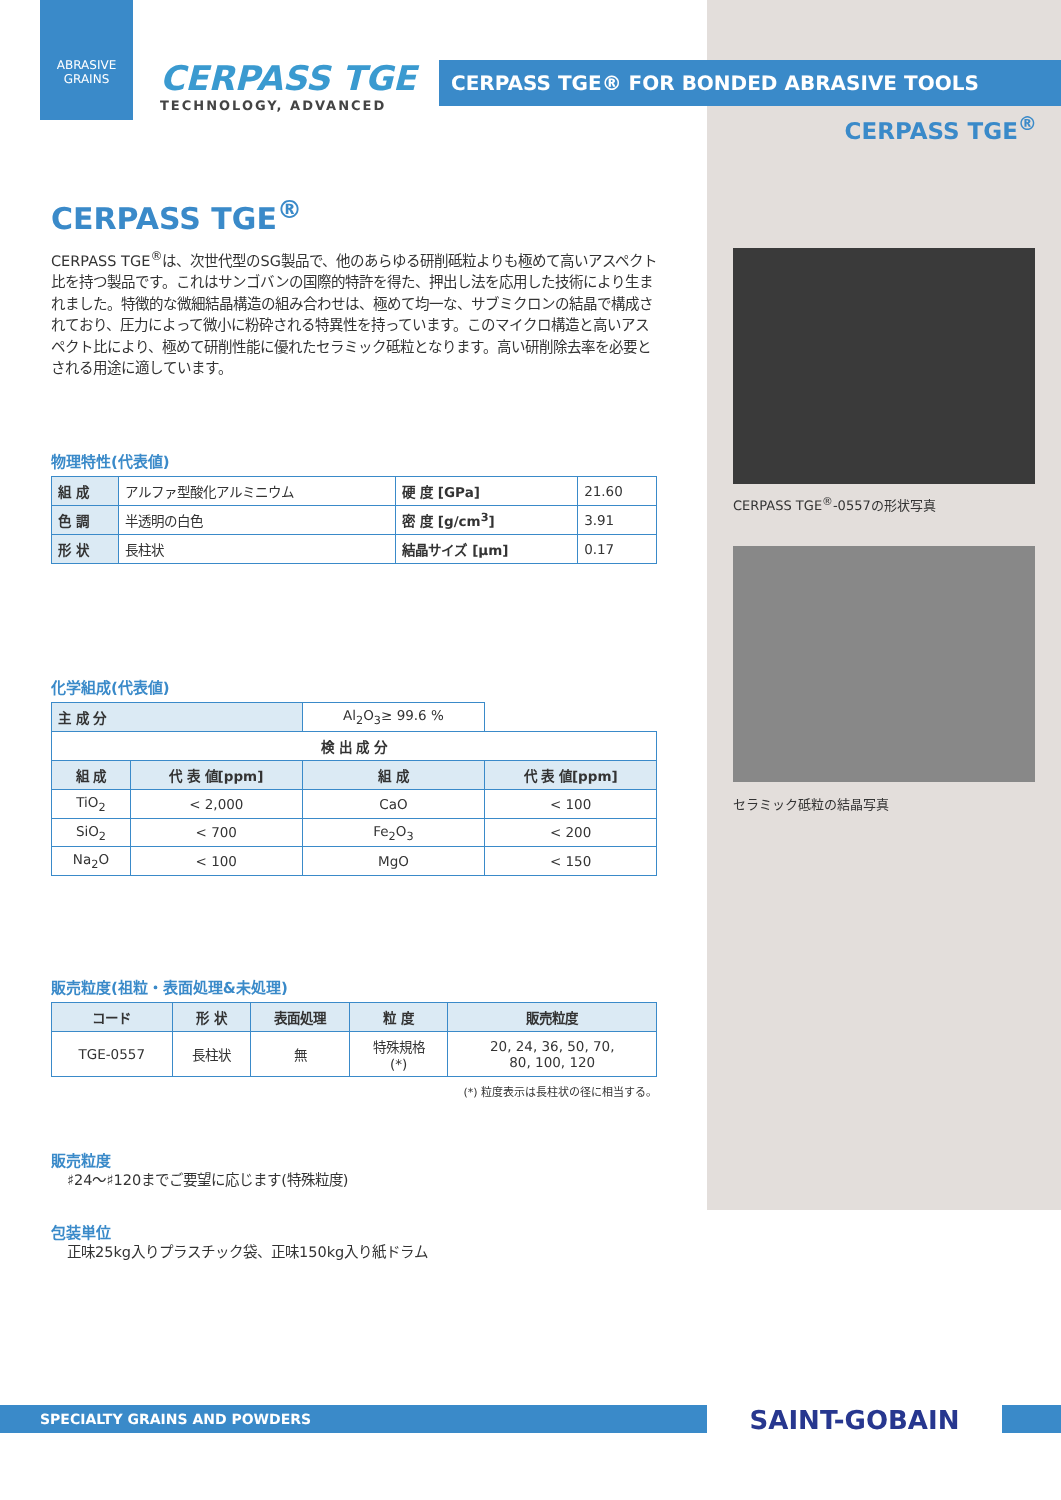ABRASIVE
GRAINS
CERPASS TGE
TECHNOLOGY, ADVANCED
CERPASS TGE® FOR BONDED ABRASIVE TOOLS
CERPASS TGE<sup>®</sup>
CERPASS TGE<sup>®</sup>
CERPASS TGE<sup>®</sup>は、次世代型のSG製品で、他のあらゆる研削砥粒よりも極めて高いアスペクト比を持つ製品です。これはサンゴバンの国際的特許を得た、押出し法を応用した技術により生まれました。特徴的な微細結晶構造の組み合わせは、極めて均一な、サブミクロンの結晶で構成されており、圧力によって微小に粉砕される特異性を持っています。このマイクロ構造と高いアスペクト比により、極めて研削性能に優れたセラミック砥粒となります。高い研削除去率を必要とされる用途に適しています。
物理特性(代表値)
| 組 成 | アルファ型酸化アルミニウム | 硬 度 [GPa] | 21.60 |
| 色 調 | 半透明の白色 | 密 度 [g/cm<sup>3</sup>] | 3.91 |
| 形 状 | 長柱状 | 結晶サイズ [μm] | 0.17 |
化学組成(代表値)
| 主 成 分 | | Al<sub>2</sub>O<sub>3</sub>≥ 99.6 % | |
| 検 出 成 分 | | | |
| 組 成 | 代 表 値[ppm] | 組 成 | 代 表 値[ppm] |
| TiO<sub>2</sub> | < 2,000 | CaO | < 100 |
| SiO<sub>2</sub> | < 700 | Fe<sub>2</sub>O<sub>3</sub> | < 200 |
| Na<sub>2</sub>O | < 100 | MgO | < 150 |
販売粒度(祖粒・表面処理&未処理)
| コード | 形 状 | 表面処理 | 粒 度 | 販売粒度 |
| --- | --- | --- | --- | --- |
| TGE-0557 | 長柱状 | 無 | 特殊規格 (*) | 20, 24, 36, 50, 70, 80, 100, 120 |
(*) 粒度表示は長柱状の径に相当する。
販売粒度
♯24〜♯120までご要望に応じます(特殊粒度)
包装単位
正味25kg入りプラスチック袋、正味150kg入り紙ドラム
CERPASS TGE<sup>®</sup>-0557の形状写真
セラミック砥粒の結晶写真
SPECIALTY GRAINS AND POWDERS
SAINT-GOBAIN